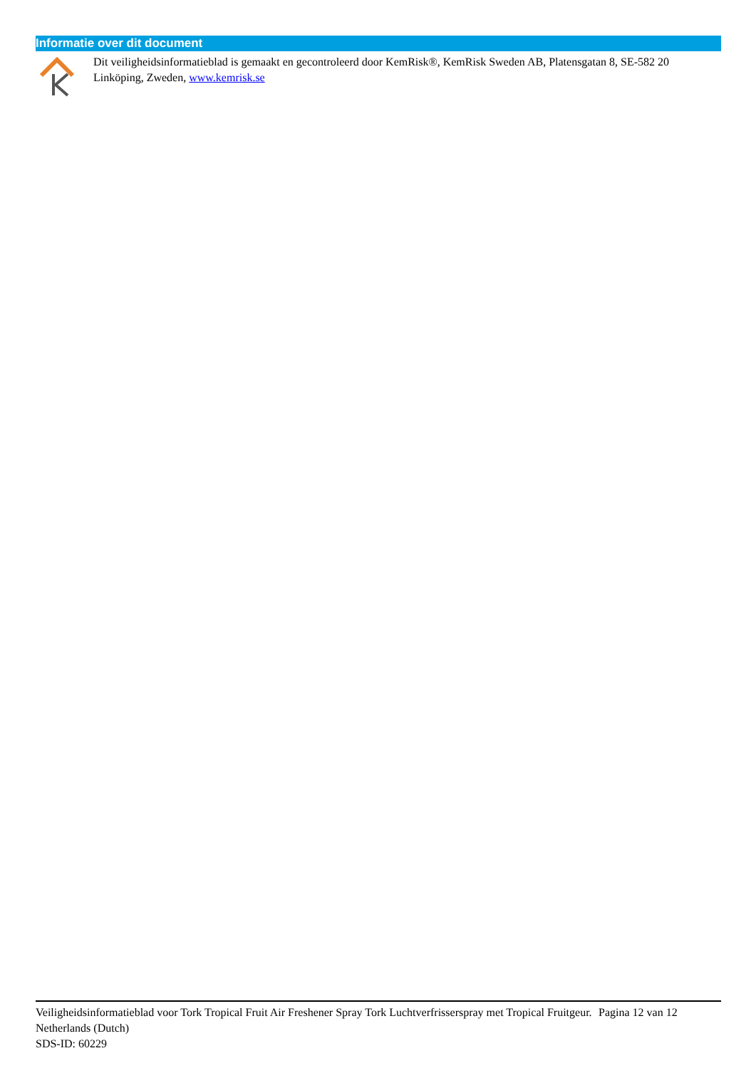Informatie over dit document
Dit veiligheidsinformatieblad is gemaakt en gecontroleerd door KemRisk®, KemRisk Sweden AB, Platensgatan 8, SE-582 20 Linköping, Zweden, www.kemrisk.se
Veiligheidsinformatieblad voor Tork Tropical Fruit Air Freshener Spray Tork Luchtverfrisserspray met Tropical Fruitgeur.
Netherlands (Dutch)
SDS-ID: 60229
Pagina 12 van 12